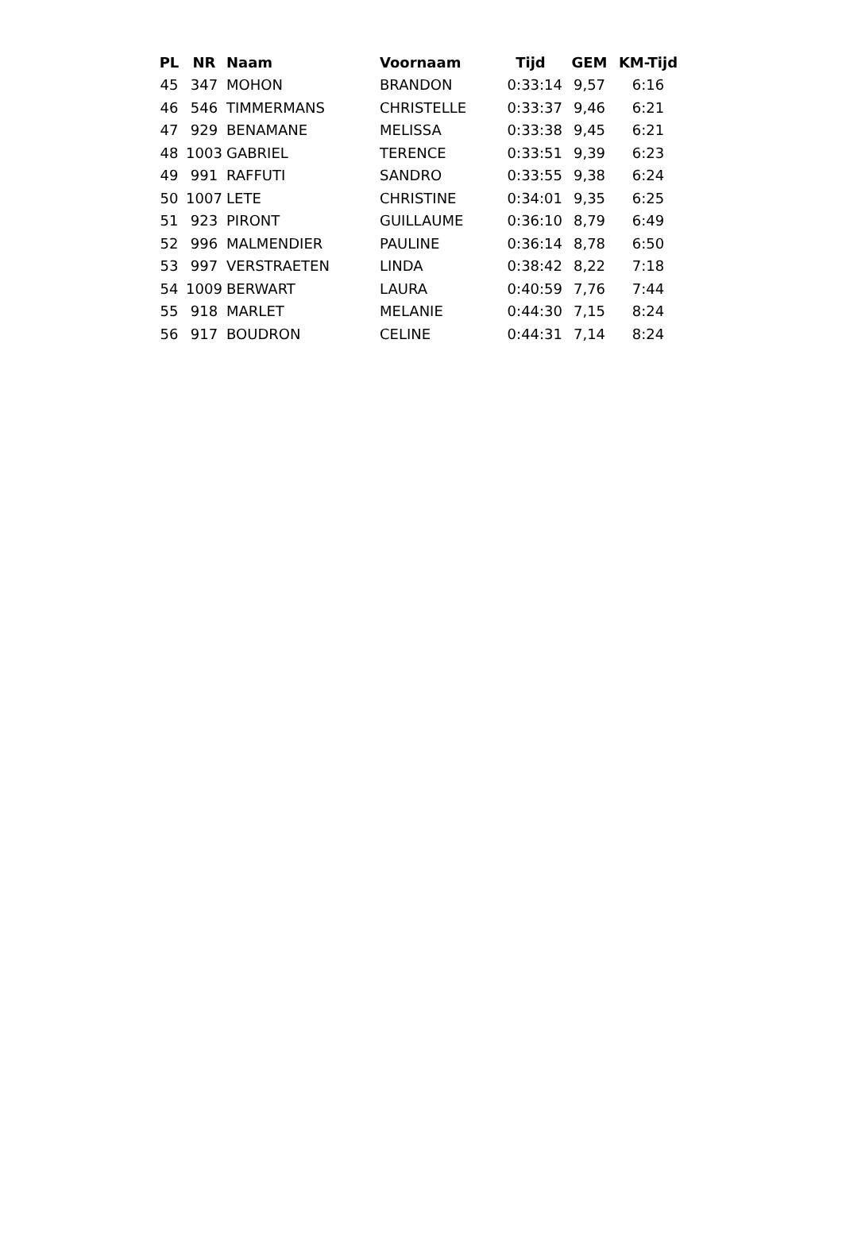| PL | NR | Naam | Voornaam | Tijd | GEM | KM-Tijd |
| --- | --- | --- | --- | --- | --- | --- |
| 45 | 347 | MOHON | BRANDON | 0:33:14 | 9,57 | 6:16 |
| 46 | 546 | TIMMERMANS | CHRISTELLE | 0:33:37 | 9,46 | 6:21 |
| 47 | 929 | BENAMANE | MELISSA | 0:33:38 | 9,45 | 6:21 |
| 48 | 1003 | GABRIEL | TERENCE | 0:33:51 | 9,39 | 6:23 |
| 49 | 991 | RAFFUTI | SANDRO | 0:33:55 | 9,38 | 6:24 |
| 50 | 1007 | LETE | CHRISTINE | 0:34:01 | 9,35 | 6:25 |
| 51 | 923 | PIRONT | GUILLAUME | 0:36:10 | 8,79 | 6:49 |
| 52 | 996 | MALMENDIER | PAULINE | 0:36:14 | 8,78 | 6:50 |
| 53 | 997 | VERSTRAETEN | LINDA | 0:38:42 | 8,22 | 7:18 |
| 54 | 1009 | BERWART | LAURA | 0:40:59 | 7,76 | 7:44 |
| 55 | 918 | MARLET | MELANIE | 0:44:30 | 7,15 | 8:24 |
| 56 | 917 | BOUDRON | CELINE | 0:44:31 | 7,14 | 8:24 |